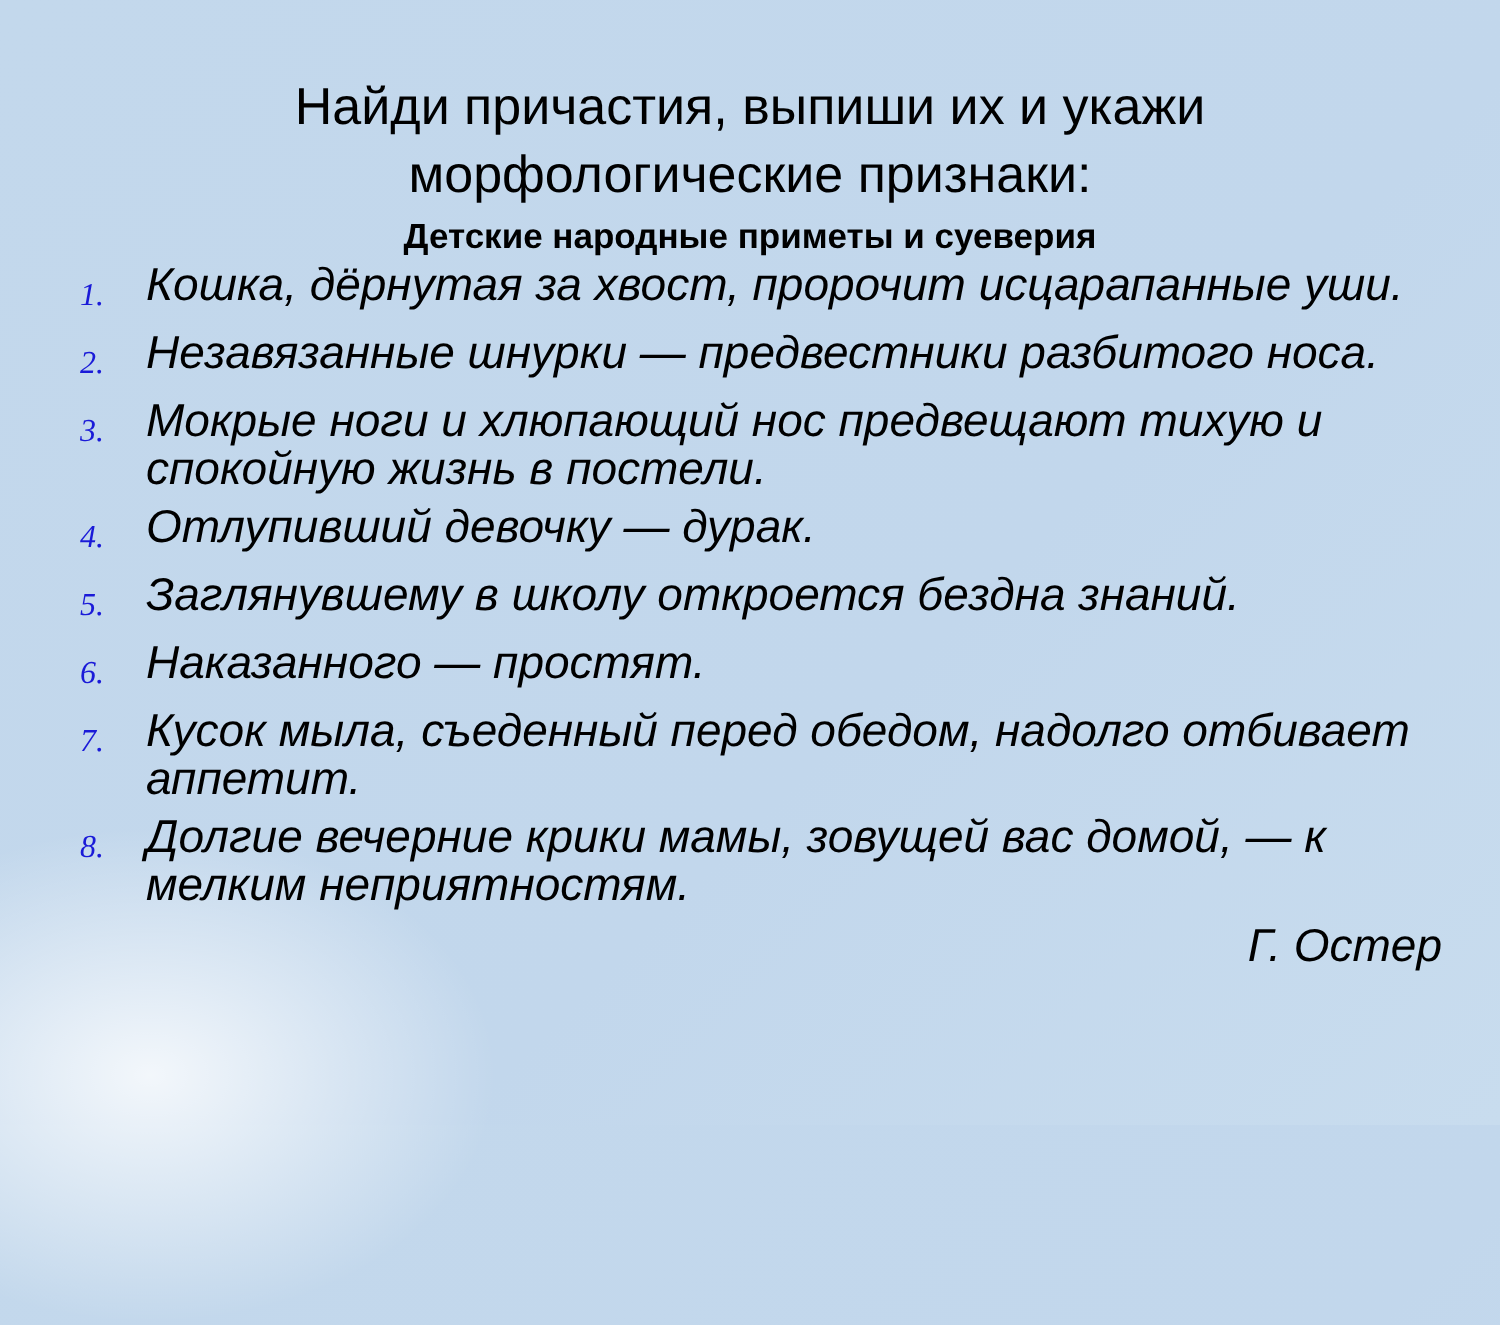Найди причастия, выпиши их и укажи
морфологические признаки:
Детские народные приметы и суеверия
1. Кошка, дёрнутая за хвост, пророчит исцарапанные уши.
2. Незавязанные шнурки — предвестники разбитого носа.
3. Мокрые ноги и хлюпающий нос предвещают тихую и спокойную жизнь в постели.
4. Отлупивший девочку — дурак.
5. Заглянувшему в школу откроется бездна знаний.
6. Наказанного — простят.
7. Кусок мыла, съеденный перед обедом, надолго отбивает аппетит.
8. Долгие вечерние крики мамы, зовущей вас домой, — к мелким неприятностям.
Г. Остер